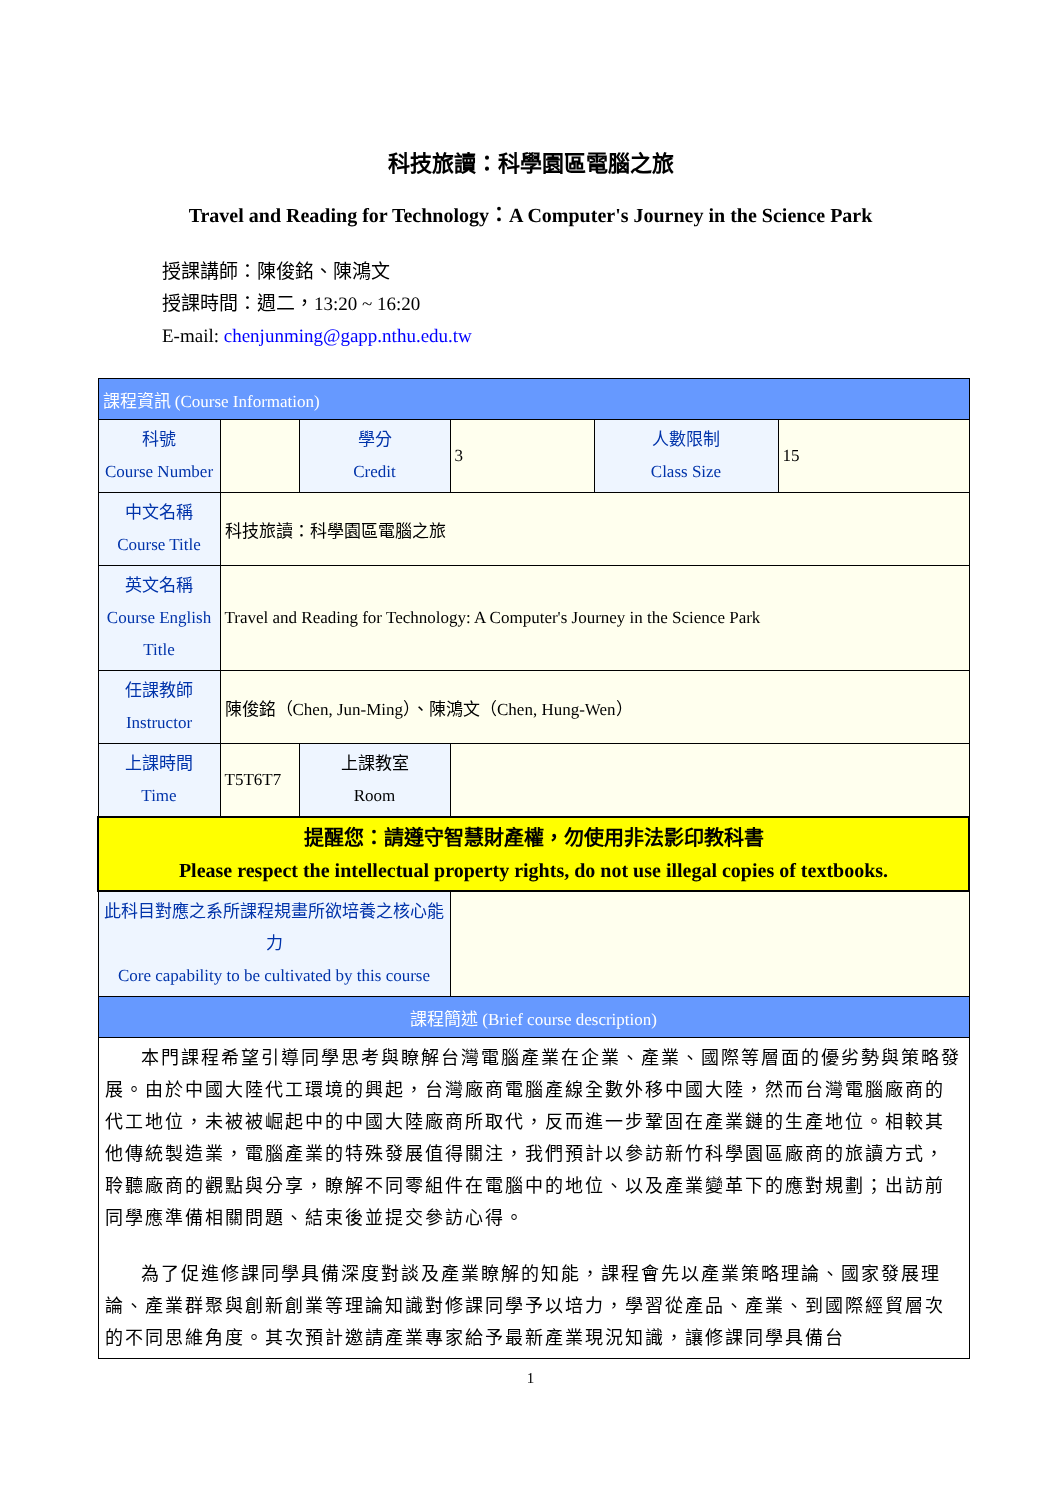科技旅讀：科學園區電腦之旅
Travel and Reading for Technology：A Computer's Journey in the Science Park
授課講師：陳俊銘、陳鴻文
授課時間：週二，13:20 ~ 16:20
E-mail: chenjunming@gapp.nthu.edu.tw
| 課程資訊 (Course Information) | | | | | |
| 科號 Course Number | | 學分 Credit | 3 | 人數限制 Class Size | 15 |
| 中文名稱 Course Title | 科技旅讀：科學園區電腦之旅 | | | | |
| 英文名稱 Course English Title | Travel and Reading for Technology: A Computer's Journey in the Science Park | | | | |
| 任課教師 Instructor | 陳俊銘（Chen, Jun-Ming）、陳鴻文（Chen, Hung-Wen） | | | | |
| 上課時間 Time | T5T6T7 | 上課教室 Room | | | |
| 提醒您：請遵守智慧財產權，勿使用非法影印教科書 Please respect the intellectual property rights, do not use illegal copies of textbooks. | | | | | |
| 此科目對應之系所課程規畫所欲培養之核心能力 Core capability to be cultivated by this course | | | | | |
| 課程簡述 (Brief course description) | | | | | |
| 本門課程希望引導同學思考與瞭解台灣電腦產業在企業、產業、國際等層面的優劣勢與策略發展。由於中國大陸代工環境的興起，台灣廠商電腦產線全數外移中國大陸，然而台灣電腦廠商的代工地位，未被被崛起中的中國大陸廠商所取代，反而進一步鞏固在產業鏈的生產地位。相較其他傳統製造業，電腦產業的特殊發展值得關注，我們預計以參訪新竹科學園區廠商的旅讀方式，聆聽廠商的觀點與分享，瞭解不同零組件在電腦中的地位、以及產業變革下的應對規劃；出訪前同學應準備相關問題、結束後並提交參訪心得。 為了促進修課同學具備深度對談及產業瞭解的知能，課程會先以產業策略理論、國家發展理論、產業群聚與創新創業等理論知識對修課同學予以培力，學習從產品、產業、到國際經貿層次的不同思維角度。其次預計邀請產業專家給予最新產業現況知識，讓修課同學具備台 | | | | | |
1